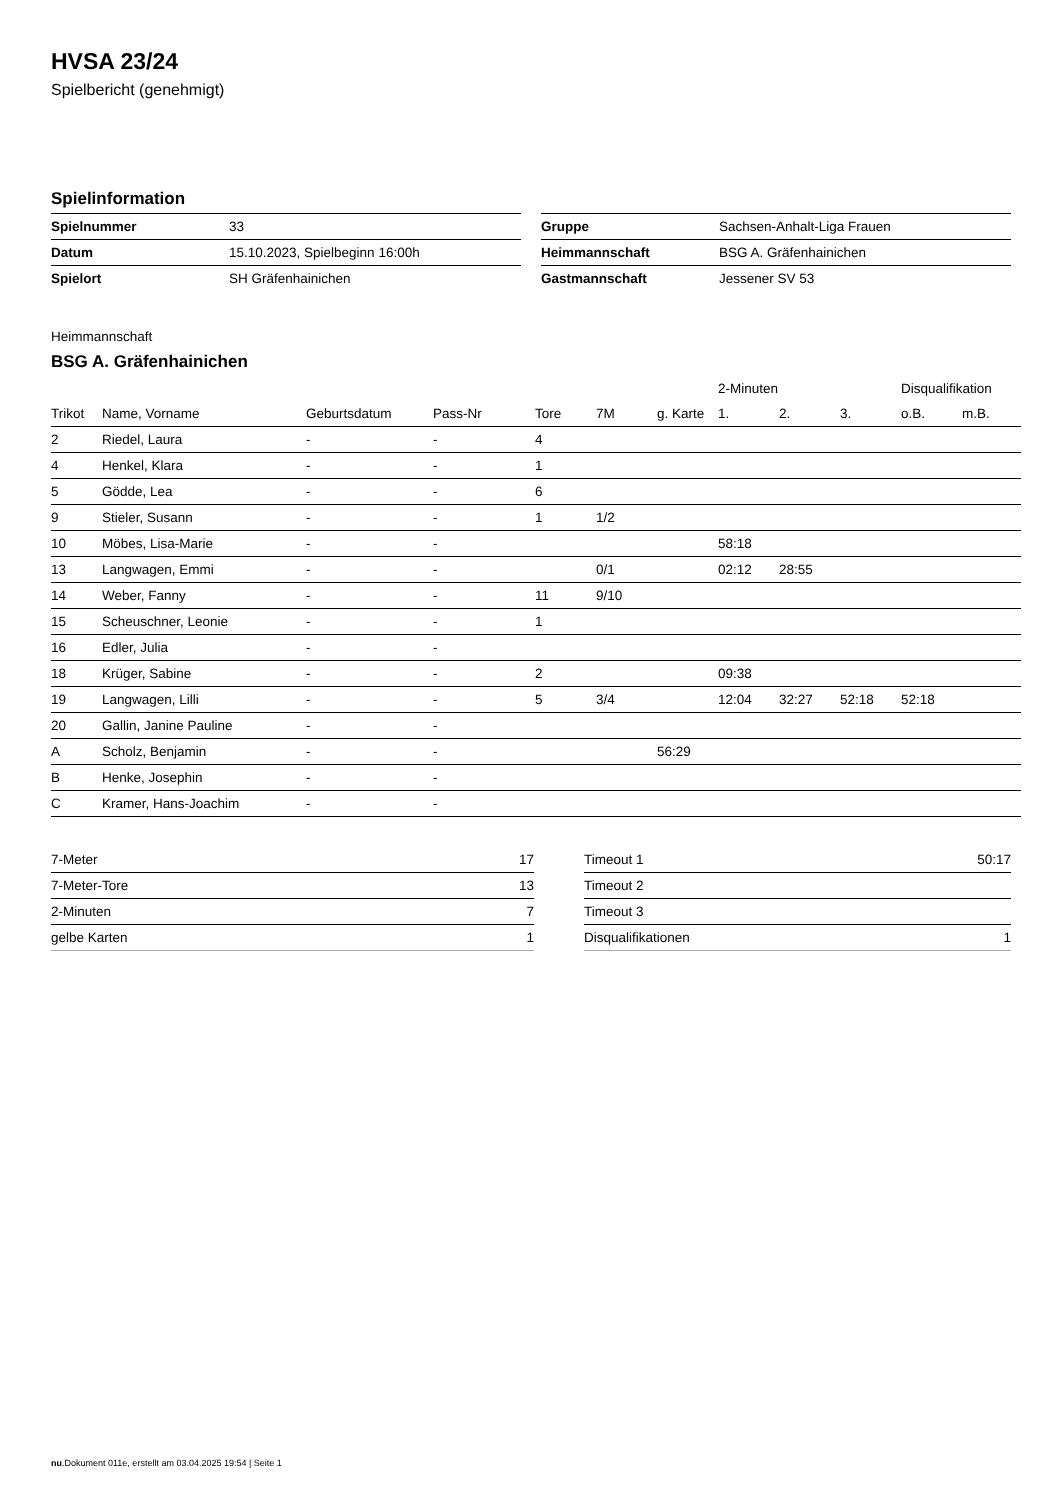HVSA 23/24
Spielbericht (genehmigt)
Spielinformation
| Spielnummer | 33 |
| Datum | 15.10.2023, Spielbeginn 16:00h |
| Spielort | SH Gräfenhainichen |
| Gruppe | Sachsen-Anhalt-Liga Frauen |
| Heimmannschaft | BSG A. Gräfenhainichen |
| Gastmannschaft | Jessener SV 53 |
Heimmannschaft
BSG A. Gräfenhainichen
| | | | | | | | 2-Minuten | | | Disqualifikation | |
| --- | --- | --- | --- | --- | --- | --- | --- | --- | --- | --- | --- |
| Trikot | Name, Vorname | Geburtsdatum | Pass-Nr | Tore | 7M | g. Karte | 1. | 2. | 3. | o.B. | m.B. |
| 2 | Riedel, Laura | - | - | 4 | | | | | | | |
| 4 | Henkel, Klara | - | - | 1 | | | | | | | |
| 5 | Gödde, Lea | - | - | 6 | | | | | | | |
| 9 | Stieler, Susann | - | - | 1 | 1/2 | | | | | | |
| 10 | Möbes, Lisa-Marie | - | - | | | | 58:18 | | | | |
| 13 | Langwagen, Emmi | - | - | | 0/1 | | 02:12 | 28:55 | | | |
| 14 | Weber, Fanny | - | - | 11 | 9/10 | | | | | | |
| 15 | Scheuschner, Leonie | - | - | 1 | | | | | | | |
| 16 | Edler, Julia | - | - | | | | | | | | |
| 18 | Krüger, Sabine | - | - | 2 | | | 09:38 | | | | |
| 19 | Langwagen, Lilli | - | - | 5 | 3/4 | | 12:04 | 32:27 | 52:18 | 52:18 | |
| 20 | Gallin, Janine Pauline | - | - | | | | | | | | |
| A | Scholz, Benjamin | - | - | | | 56:29 | | | | | |
| B | Henke, Josephin | - | - | | | | | | | | |
| C | Kramer, Hans-Joachim | - | - | | | | | | | | |
| 7-Meter | 17 |
| 7-Meter-Tore | 13 |
| 2-Minuten | 7 |
| gelbe Karten | 1 |
| Timeout 1 | 50:17 |
| Timeout 2 | |
| Timeout 3 | |
| Disqualifikationen | 1 |
nu.Dokument 011e, erstellt am 03.04.2025 19:54 | Seite 1